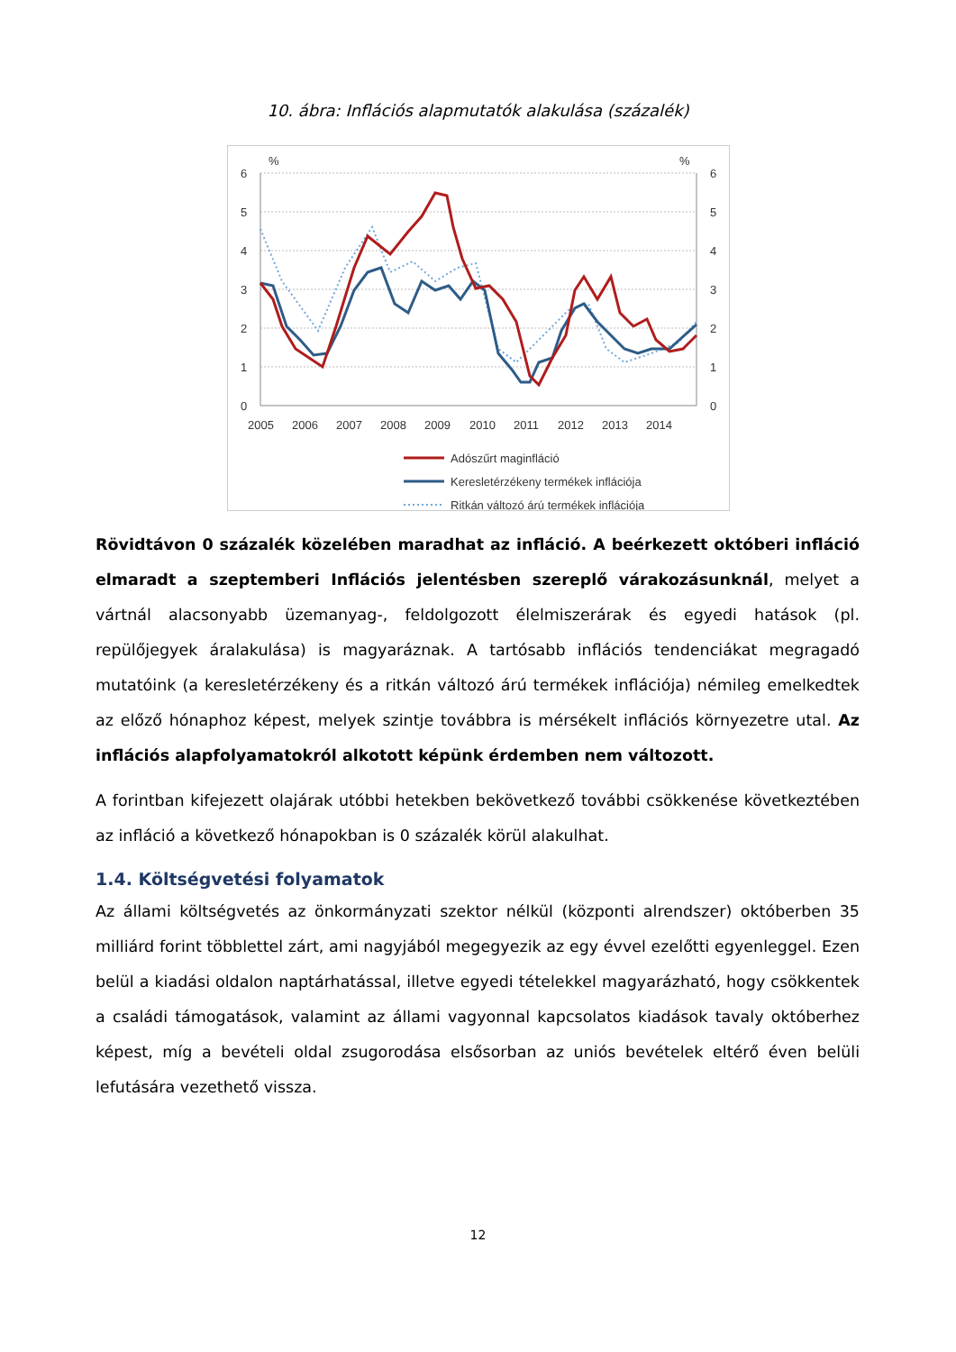10. ábra: Inflációs alapmutatók alakulása (százalék)
%
%
6
5
4
3
2
1
0
6
5
4
3
2
1
0
2005
2006
2007
2008
2009
2010
2011
2012
2013
2014
Adószűrt maginfláció
Keresletérzékeny termékek inflációja
Ritkán változó árú termékek inflációja
Rövidtávon 0 százalék közelében maradhat az infláció. A beérkezett októberi infláció elmaradt a szeptemberi Inflációs jelentésben szereplő várakozásunknál, melyet a vártnál alacsonyabb üzemanyag-, feldolgozott élelmiszerárak és egyedi hatások (pl. repülőjegyek áralakulása) is magyaráznak. A tartósabb inflációs tendenciákat megragadó mutatóink (a keresletérzékeny és a ritkán változó árú termékek inflációja) némileg emelkedtek az előző hónaphoz képest, melyek szintje továbbra is mérsékelt inflációs környezetre utal. Az inflációs alapfolyamatokról alkotott képünk érdemben nem változott.
A forintban kifejezett olajárak utóbbi hetekben bekövetkező további csökkenése következtében az infláció a következő hónapokban is 0 százalék körül alakulhat.
1.4. Költségvetési folyamatok
Az állami költségvetés az önkormányzati szektor nélkül (központi alrendszer) októberben 35 milliárd forint többlettel zárt, ami nagyjából megegyezik az egy évvel ezelőtti egyenleggel. Ezen belül a kiadási oldalon naptárhatással, illetve egyedi tételekkel magyarázható, hogy csökkentek a családi támogatások, valamint az állami vagyonnal kapcsolatos kiadások tavaly októberhez képest, míg a bevételi oldal zsugorodása elsősorban az uniós bevételek eltérő éven belüli lefutására vezethető vissza.
12